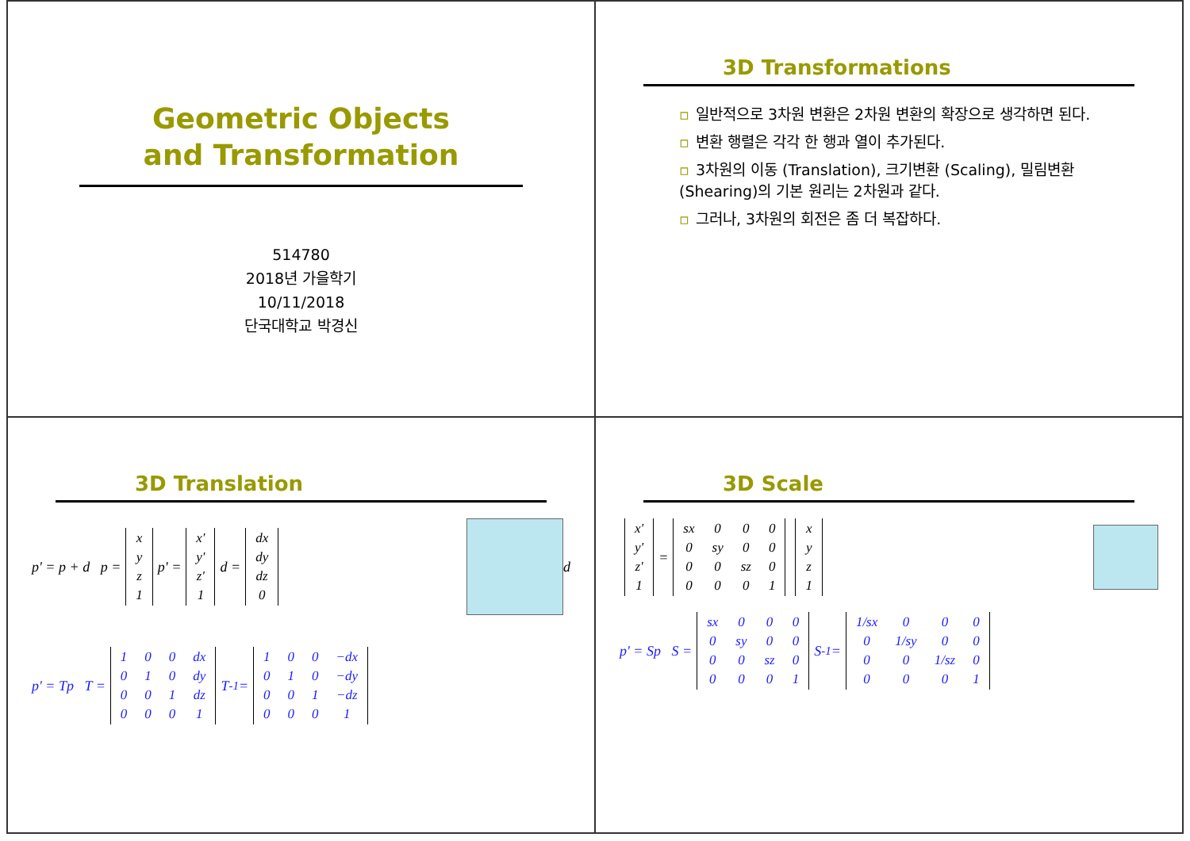Geometric Objects
and Transformation
514780
2018년 가을학기
10/11/2018
단국대학교 박경신
3D Transformations
▫ 일반적으로 3차원 변환은 2차원 변환의 확장으로 생각하면 된다.
▫ 변환 행렬은 각각 한 행과 열이 추가된다.
▫ 3차원의 이동 (Translation), 크기변환 (Scaling), 밀림변환 (Shearing)의 기본 원리는 2차원과 같다.
▫ 그러나, 3차원의 회전은 좀 더 복잡하다.
3D Translation
p' = p + d p =
| x |
| y |
| z |
| 1 |
p' =
| x' |
| y' |
| z' |
| 1 |
d =
| dx |
| dy |
| dz |
| 0 |
d
p' = Tp T =
| 1 | 0 | 0 | dx |
| 0 | 1 | 0 | dy |
| 0 | 0 | 1 | dz |
| 0 | 0 | 0 | 1 |
T<sup>-1</sup> =
| 1 | 0 | 0 | −dx |
| 0 | 1 | 0 | −dy |
| 0 | 0 | 1 | −dz |
| 0 | 0 | 0 | 1 |
3D Scale
| x' |
| y' |
| z' |
| 1 |
=
| sx | 0 | 0 | 0 |
| 0 | sy | 0 | 0 |
| 0 | 0 | sz | 0 |
| 0 | 0 | 0 | 1 |
| x |
| y |
| z |
| 1 |
p' = Sp S =
| sx | 0 | 0 | 0 |
| 0 | sy | 0 | 0 |
| 0 | 0 | sz | 0 |
| 0 | 0 | 0 | 1 |
S<sup>-1</sup> =
| 1/sx | 0 | 0 | 0 |
| 0 | 1/sy | 0 | 0 |
| 0 | 0 | 1/sz | 0 |
| 0 | 0 | 0 | 1 |